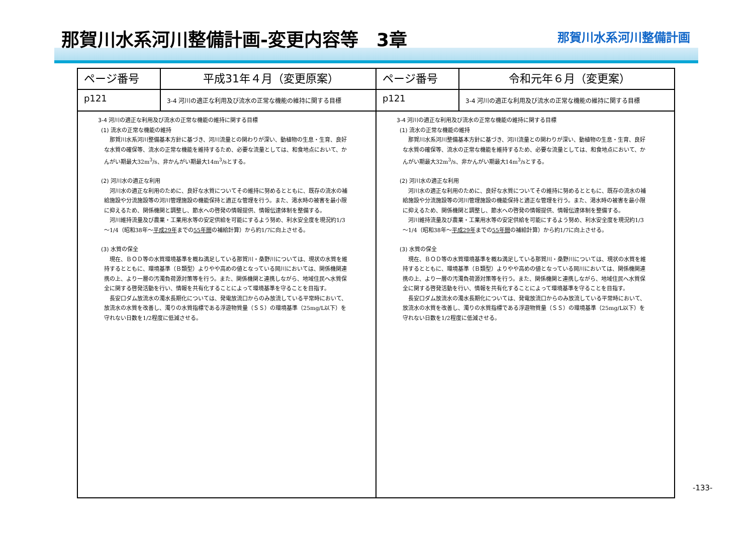那賀川水系河川整備計画-変更内容等　3章 那賀川水系河川整備計画
| ページ番号 | 平成31年４月（変更原案） | ページ番号 | 令和元年６月（変更案） |
| --- | --- | --- | --- |
| p121 | 3-4 河川の適正な利用及び流水の正常な機能の維持に関する目標 | p121 | 3-4 河川の適正な利用及び流水の正常な機能の維持に関する目標 |
| 3-4 河川の適正な利用及び流水の正常な機能の維持に関する目標 (1) 流水の正常な機能の維持 那賀川水系河川整備基本方針に基づき、河川流量との関わりが深い、動植物の生息・生育、良好な水質の確保等、流水の正常な機能を維持するため、必要な流量としては、和食地点において、かんがい期最大32m<sup>3</sup>/s、非かんがい期最大14m<sup>3</sup>/sとする。 (2) 河川水の適正な利用 河川水の適正な利用のために、良好な水質についてその維持に努めるとともに、既存の流水の補給施設や分流施設等の河川管理施設の機能保持と適正な管理を行う。また、渇水時の被害を最小限に抑えるため、関係機関と調整し、節水への啓発の情報提供、情報伝達体制を整備する。 河川維持流量及び農業・工業用水等の安定供給を可能にするよう努め、利水安全度を現況約1/3～1/4（昭和38年～ 平成29年 までの 55年間 の補給計算）から約1/7に向上させる。 (3) 水質の保全 現在、ＢＯＤ等の水質環境基準を概ね満足している那賀川・桑野川については、現状の水質を維持するとともに、環境基準（Ｂ類型）よりやや高めの値となっている岡川においては、関係機関連携の上、より一層の汚濁負荷源対策等を行う。また、関係機関と連携しながら、地域住民へ水質保全に関する啓発活動を行い、情報を共有化することによって環境基準を守ることを目指す。 長安口ダム放流水の濁水長期化については、発電放流口からのみ放流している平常時において、放流水の水質を改善し、濁りの水質指標である浮遊物質量（ＳＳ）の環境基準（25mg/L以下）を守れない日数を1/2程度に低減させる。 | | 3-4 河川の適正な利用及び流水の正常な機能の維持に関する目標 (1) 流水の正常な機能の維持 那賀川水系河川整備基本方針に基づき、河川流量との関わりが深い、動植物の生息・生育、良好な水質の確保等、流水の正常な機能を維持するため、必要な流量としては、和食地点において、かんがい期最大32m<sup>3</sup>/s、非かんがい期最大14m<sup>3</sup>/sとする。 (2) 河川水の適正な利用 河川水の適正な利用のために、良好な水質についてその維持に努めるとともに、既存の流水の補給施設や分流施設等の河川管理施設の機能保持と適正な管理を行う。また、渇水時の被害を最小限に抑えるため、関係機関と調整し、節水への啓発の情報提供、情報伝達体制を整備する。 河川維持流量及び農業・工業用水等の安定供給を可能にするよう努め、利水安全度を現況約1/3～1/4（昭和38年～ 平成29年 までの 55年間 の補給計算）から約1/7に向上させる。 (3) 水質の保全 現在、ＢＯＤ等の水質環境基準を概ね満足している那賀川・桑野川については、現状の水質を維持するとともに、環境基準（Ｂ類型）よりやや高めの値となっている岡川においては、関係機関連携の上、より一層の汚濁負荷源対策等を行う。また、関係機関と連携しながら、地域住民へ水質保全に関する啓発活動を行い、情報を共有化することによって環境基準を守ることを目指す。 長安口ダム放流水の濁水長期化については、発電放流口からのみ放流している平常時において、放流水の水質を改善し、濁りの水質指標である浮遊物質量（ＳＳ）の環境基準（25mg/L以下）を守れない日数を1/2程度に低減させる。 | |
-133-